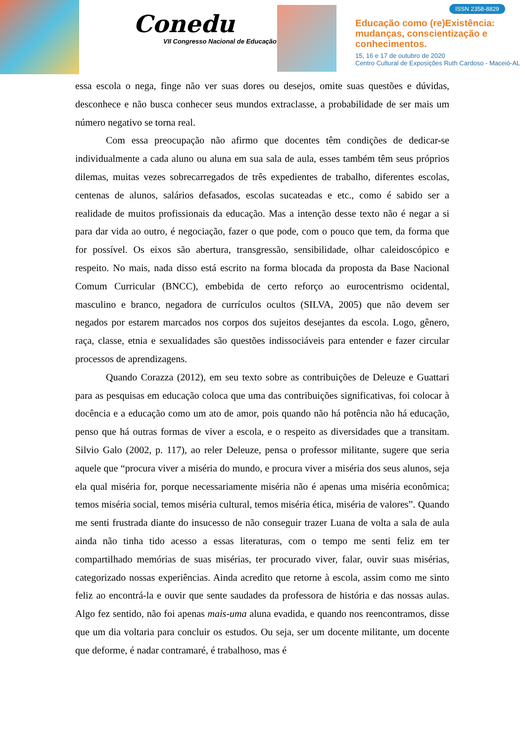Conedu
VII Congresso Nacional de Educação
ISSN 2358-8829
Educação como (re)Existência:
mudanças, conscientização e
conhecimentos.
15, 16 e 17 de outubro de 2020
Centro Cultural de Exposições Ruth Cardoso - Maceió-AL
essa escola o nega, finge não ver suas dores ou desejos, omite suas questões e dúvidas, desconhece e não busca conhecer seus mundos extraclasse, a probabilidade de ser mais um número negativo se torna real.
Com essa preocupação não afirmo que docentes têm condições de dedicar-se individualmente a cada aluno ou aluna em sua sala de aula, esses também têm seus próprios dilemas, muitas vezes sobrecarregados de três expedientes de trabalho, diferentes escolas, centenas de alunos, salários defasados, escolas sucateadas e etc., como é sabido ser a realidade de muitos profissionais da educação. Mas a intenção desse texto não é negar a si para dar vida ao outro, é negociação, fazer o que pode, com o pouco que tem, da forma que for possível. Os eixos são abertura, transgressão, sensibilidade, olhar caleidoscópico e respeito. No mais, nada disso está escrito na forma blocada da proposta da Base Nacional Comum Curricular (BNCC), embebida de certo reforço ao eurocentrismo ocidental, masculino e branco, negadora de currículos ocultos (SILVA, 2005) que não devem ser negados por estarem marcados nos corpos dos sujeitos desejantes da escola. Logo, gênero, raça, classe, etnia e sexualidades são questões indissociáveis para entender e fazer circular processos de aprendizagens.
Quando Corazza (2012), em seu texto sobre as contribuições de Deleuze e Guattari para as pesquisas em educação coloca que uma das contribuições significativas, foi colocar à docência e a educação como um ato de amor, pois quando não há potência não há educação, penso que há outras formas de viver a escola, e o respeito as diversidades que a transitam. Silvio Galo (2002, p. 117), ao reler Deleuze, pensa o professor militante, sugere que seria aquele que “procura viver a miséria do mundo, e procura viver a miséria dos seus alunos, seja ela qual miséria for, porque necessariamente miséria não é apenas uma miséria econômica; temos miséria social, temos miséria cultural, temos miséria ética, miséria de valores”. Quando me senti frustrada diante do insucesso de não conseguir trazer Luana de volta a sala de aula ainda não tinha tido acesso a essas literaturas, com o tempo me senti feliz em ter compartilhado memórias de suas misérias, ter procurado viver, falar, ouvir suas misérias, categorizado nossas experiências. Ainda acredito que retorne à escola, assim como me sinto feliz ao encontrá-la e ouvir que sente saudades da professora de história e das nossas aulas. Algo fez sentido, não foi apenas mais-uma aluna evadida, e quando nos reencontramos, disse que um dia voltaria para concluir os estudos. Ou seja, ser um docente militante, um docente que deforme, é nadar contramaré, é trabalhoso, mas é